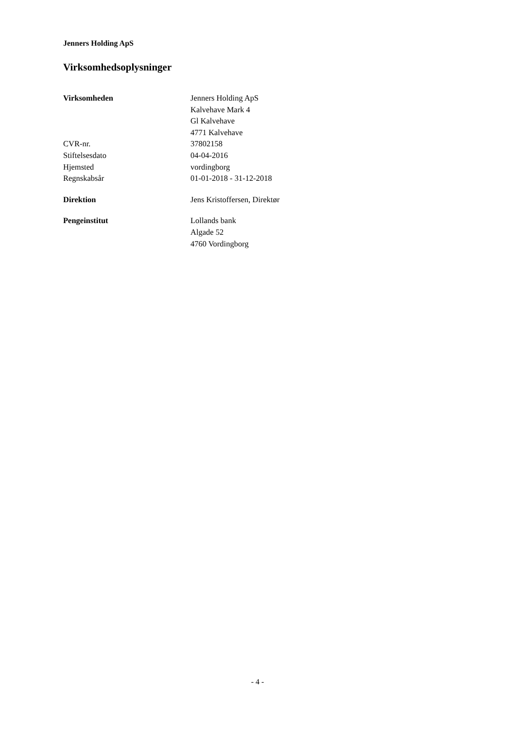Jenners Holding ApS
Virksomhedsoplysninger
Virksomheden Jenners Holding ApS
Kalvehave Mark 4
Gl Kalvehave
4771 Kalvehave
CVR-nr. 37802158
Stiftelsesdato 04-04-2016
Hjemsted vordingborg
Regnskabsår 01-01-2018 - 31-12-2018
Direktion Jens Kristoffersen, Direktør
Pengeinstitut Lollands bank
Algade 52
4760 Vordingborg
- 4 -